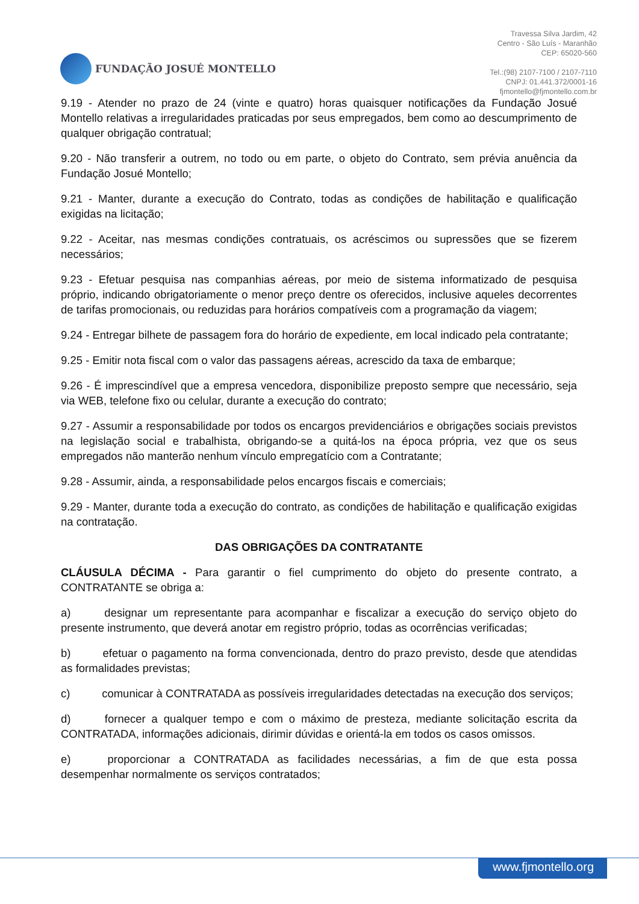FUNDAÇÃO JOSUÉ MONTELLO
Travessa Silva Jardim, 42
Centro - São Luís - Maranhão
CEP: 65020-560
Tel.:(98) 2107-7100 / 2107-7110
CNPJ: 01.441.372/0001-16
fjmontello@fjmontello.com.br
9.19 - Atender no prazo de 24 (vinte e quatro) horas quaisquer notificações da Fundação Josué Montello relativas a irregularidades praticadas por seus empregados, bem como ao descumprimento de qualquer obrigação contratual;
9.20 - Não transferir a outrem, no todo ou em parte, o objeto do Contrato, sem prévia anuência da Fundação Josué Montello;
9.21 - Manter, durante a execução do Contrato, todas as condições de habilitação e qualificação exigidas na licitação;
9.22 - Aceitar, nas mesmas condições contratuais, os acréscimos ou supressões que se fizerem necessários;
9.23 - Efetuar pesquisa nas companhias aéreas, por meio de sistema informatizado de pesquisa próprio, indicando obrigatoriamente o menor preço dentre os oferecidos, inclusive aqueles decorrentes de tarifas promocionais, ou reduzidas para horários compatíveis com a programação da viagem;
9.24 - Entregar bilhete de passagem fora do horário de expediente, em local indicado pela contratante;
9.25 - Emitir nota fiscal com o valor das passagens aéreas, acrescido da taxa de embarque;
9.26 - É imprescindível que a empresa vencedora, disponibilize preposto sempre que necessário, seja via WEB, telefone fixo ou celular, durante a execução do contrato;
9.27 - Assumir a responsabilidade por todos os encargos previdenciários e obrigações sociais previstos na legislação social e trabalhista, obrigando-se a quitá-los na época própria, vez que os seus empregados não manterão nenhum vínculo empregatício com a Contratante;
9.28 - Assumir, ainda, a responsabilidade pelos encargos fiscais e comerciais;
9.29 - Manter, durante toda a execução do contrato, as condições de habilitação e qualificação exigidas na contratação.
DAS OBRIGAÇÕES DA CONTRATANTE
CLÁUSULA DÉCIMA - Para garantir o fiel cumprimento do objeto do presente contrato, a CONTRATANTE se obriga a:
a) designar um representante para acompanhar e fiscalizar a execução do serviço objeto do presente instrumento, que deverá anotar em registro próprio, todas as ocorrências verificadas;
b) efetuar o pagamento na forma convencionada, dentro do prazo previsto, desde que atendidas as formalidades previstas;
c) comunicar à CONTRATADA as possíveis irregularidades detectadas na execução dos serviços;
d) fornecer a qualquer tempo e com o máximo de presteza, mediante solicitação escrita da CONTRATADA, informações adicionais, dirimir dúvidas e orientá-la em todos os casos omissos.
e) proporcionar a CONTRATADA as facilidades necessárias, a fim de que esta possa desempenhar normalmente os serviços contratados;
www.fjmontello.org